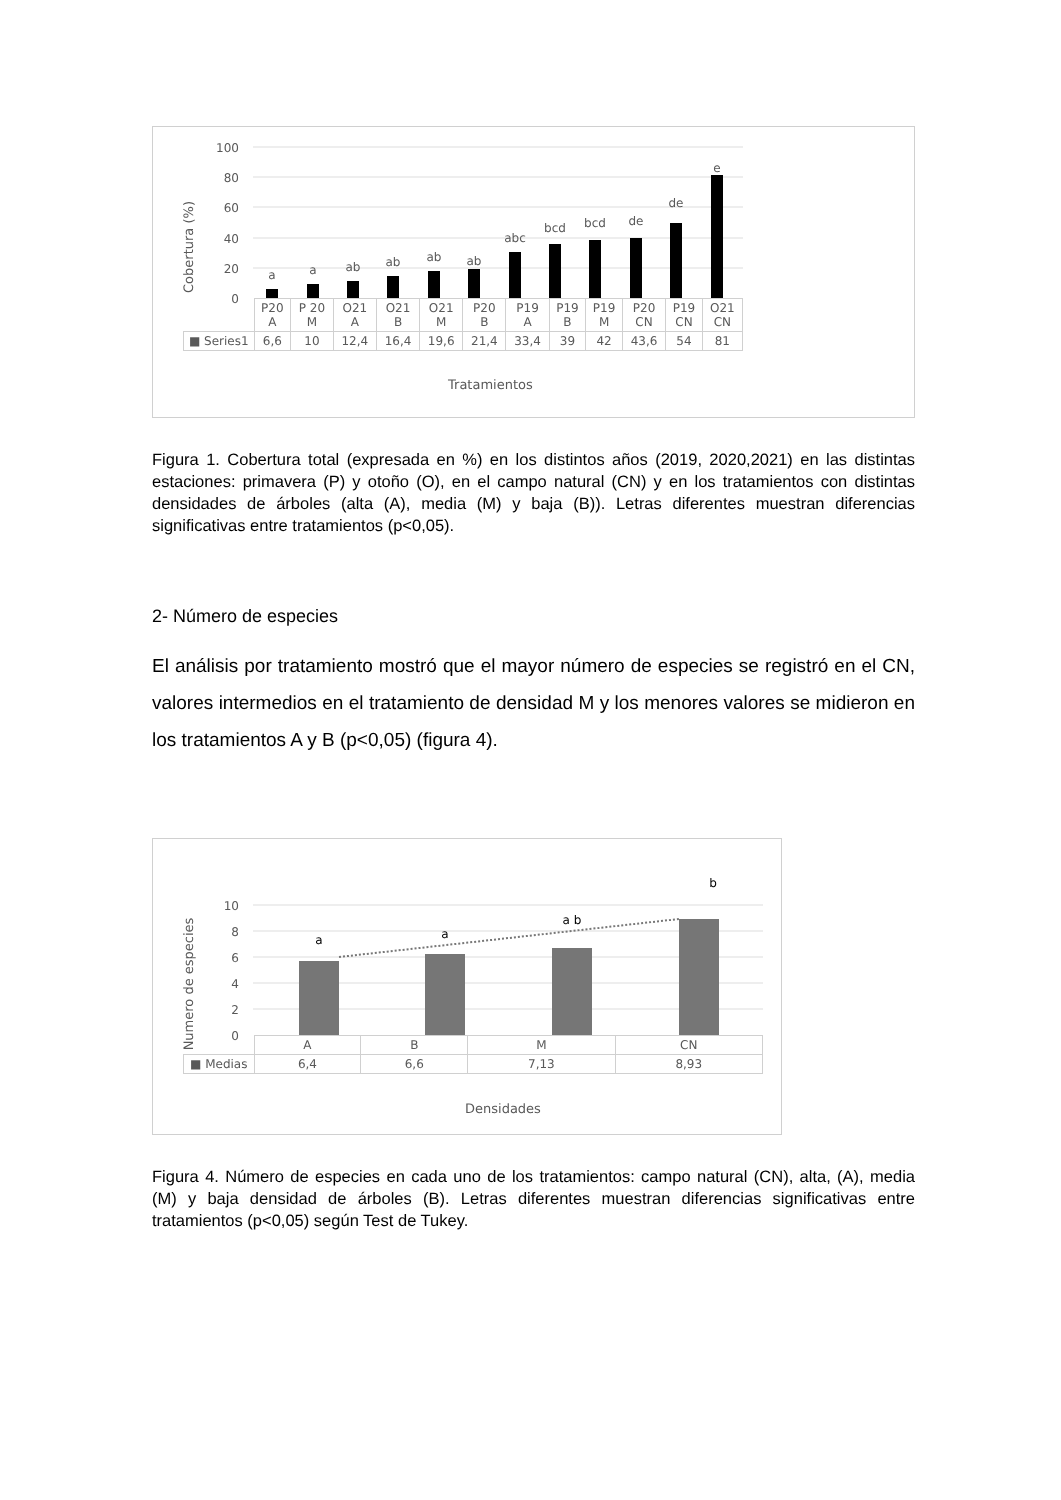100
80
60
40
20
0
Cobertura (%)
a
a
ab
ab
ab
ab
abc
bcd
bcd
de
de
e
| | P20 A | P 20 M | O21 A | O21 B | O21 M | P20 B | P19 A | P19 B | P19 M | P20 CN | P19 CN | O21 CN |
| ■ Series1 | 6,6 | 10 | 12,4 | 16,4 | 19,6 | 21,4 | 33,4 | 39 | 42 | 43,6 | 54 | 81 |
Tratamientos
Figura 1. Cobertura total (expresada en %) en los distintos años (2019, 2020,2021) en las distintas estaciones: primavera (P) y otoño (O), en el campo natural (CN) y en los tratamientos con distintas densidades de árboles (alta (A), media (M) y baja (B)). Letras diferentes muestran diferencias significativas entre tratamientos (p<0,05).
2- Número de especies
El análisis por tratamiento mostró que el mayor número de especies se registró en el CN, valores intermedios en el tratamiento de densidad M y los menores valores se midieron en los tratamientos A y B (p<0,05) (figura 4).
10
8
6
4
2
0
Numero de especies
a
a
a b
b
| | A | B | M | CN |
| ■ Medias | 6,4 | 6,6 | 7,13 | 8,93 |
Densidades
Figura 4. Número de especies en cada uno de los tratamientos: campo natural (CN), alta, (A), media (M) y baja densidad de árboles (B). Letras diferentes muestran diferencias significativas entre tratamientos (p<0,05) según Test de Tukey.